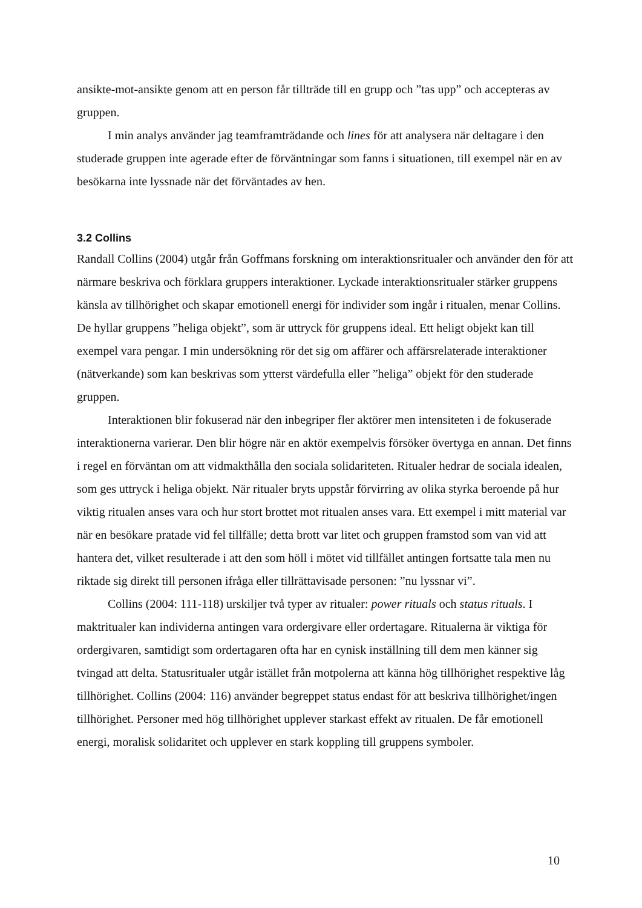ansikte-mot-ansikte genom att en person får tillträde till en grupp och ”tas upp” och accepteras av gruppen.
I min analys använder jag teamframträdande och lines för att analysera när deltagare i den studerade gruppen inte agerade efter de förväntningar som fanns i situationen, till exempel när en av besökarna inte lyssnade när det förväntades av hen.
3.2 Collins
Randall Collins (2004) utgår från Goffmans forskning om interaktionsritualer och använder den för att närmare beskriva och förklara gruppers interaktioner. Lyckade interaktionsritualer stärker gruppens känsla av tillhörighet och skapar emotionell energi för individer som ingår i ritualen, menar Collins. De hyllar gruppens ”heliga objekt”, som är uttryck för gruppens ideal. Ett heligt objekt kan till exempel vara pengar. I min undersökning rör det sig om affärer och affärsrelaterade interaktioner (nätverkande) som kan beskrivas som ytterst värdefulla eller ”heliga” objekt för den studerade gruppen.
Interaktionen blir fokuserad när den inbegriper fler aktörer men intensiteten i de fokuserade interaktionerna varierar. Den blir högre när en aktör exempelvis försöker övertyga en annan. Det finns i regel en förväntan om att vidmakthålla den sociala solidariteten. Ritualer hedrar de sociala idealen, som ges uttryck i heliga objekt. När ritualer bryts uppstår förvirring av olika styrka beroende på hur viktig ritualen anses vara och hur stort brottet mot ritualen anses vara. Ett exempel i mitt material var när en besökare pratade vid fel tillfälle; detta brott var litet och gruppen framstod som van vid att hantera det, vilket resulterade i att den som höll i mötet vid tillfället antingen fortsatte tala men nu riktade sig direkt till personen ifråga eller tillrättavisade personen: ”nu lyssnar vi”.
Collins (2004: 111-118) urskiljer två typer av ritualer: power rituals och status rituals. I maktritualer kan individerna antingen vara ordergivare eller ordertagare. Ritualerna är viktiga för ordergivaren, samtidigt som ordertagaren ofta har en cynisk inställning till dem men känner sig tvingad att delta. Statusritualer utgår istället från motpolerna att känna hög tillhörighet respektive låg tillhörighet. Collins (2004: 116) använder begreppet status endast för att beskriva tillhörighet/ingen tillhörighet. Personer med hög tillhörighet upplever starkast effekt av ritualen. De får emotionell energi, moralisk solidaritet och upplever en stark koppling till gruppens symboler.
10